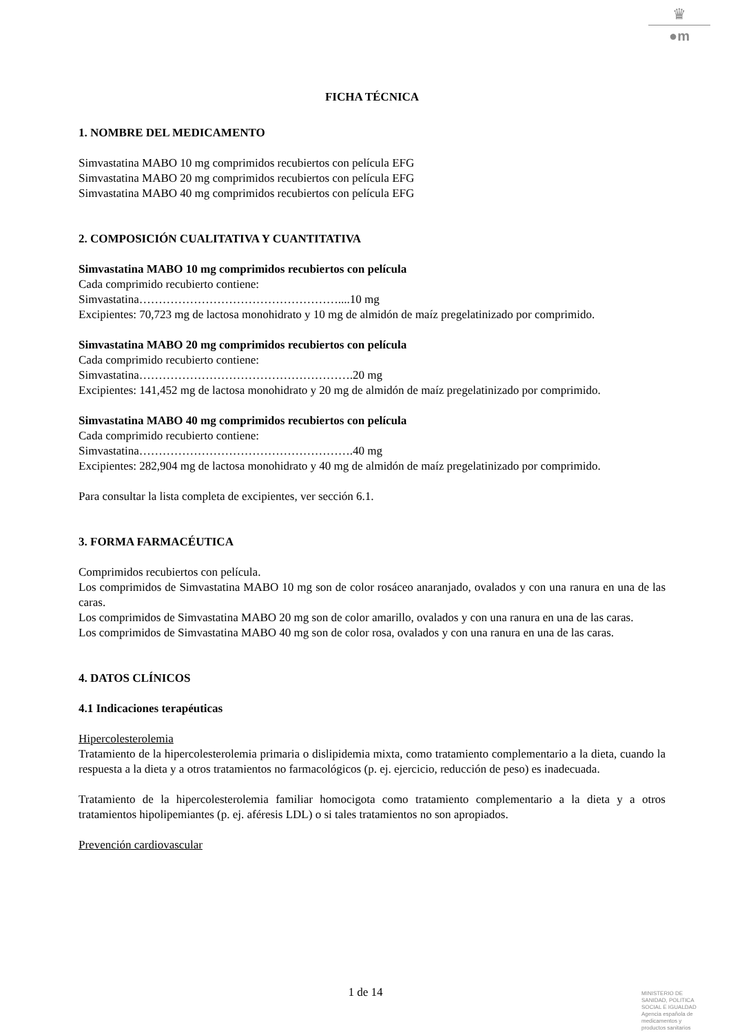♛
●m
FICHA TÉCNICA
1. NOMBRE DEL MEDICAMENTO
Simvastatina MABO 10 mg comprimidos recubiertos con película EFG
Simvastatina MABO 20 mg comprimidos recubiertos con película EFG
Simvastatina MABO 40 mg comprimidos recubiertos con película EFG
2. COMPOSICIÓN CUALITATIVA Y CUANTITATIVA
Simvastatina MABO 10 mg comprimidos recubiertos con película
Cada comprimido recubierto contiene:
Simvastatina……………………………………………....10 mg
Excipientes: 70,723 mg de lactosa monohidrato y 10 mg de almidón de maíz pregelatinizado por comprimido.
Simvastatina MABO 20 mg comprimidos recubiertos con película
Cada comprimido recubierto contiene:
Simvastatina……………………………………………….20 mg
Excipientes: 141,452 mg de lactosa monohidrato y 20 mg de almidón de maíz pregelatinizado por comprimido.
Simvastatina MABO 40 mg comprimidos recubiertos con película
Cada comprimido recubierto contiene:
Simvastatina……………………………………………….40 mg
Excipientes: 282,904 mg de lactosa monohidrato y 40 mg de almidón de maíz pregelatinizado por comprimido.
Para consultar la lista completa de excipientes, ver sección 6.1.
3. FORMA FARMACÉUTICA
Comprimidos recubiertos con película.
Los comprimidos de Simvastatina MABO 10 mg son de color rosáceo anaranjado, ovalados y con una ranura en una de las caras.
Los comprimidos de Simvastatina MABO 20 mg son de color amarillo, ovalados y con una ranura en una de las caras.
Los comprimidos de Simvastatina MABO 40 mg son de color rosa, ovalados y con una ranura en una de las caras.
4. DATOS CLÍNICOS
4.1 Indicaciones terapéuticas
Hipercolesterolemia
Tratamiento de la hipercolesterolemia primaria o dislipidemia mixta, como tratamiento complementario a la dieta, cuando la respuesta a la dieta y a otros tratamientos no farmacológicos (p. ej. ejercicio, reducción de peso) es inadecuada.
Tratamiento de la hipercolesterolemia familiar homocigota como tratamiento complementario a la dieta y a otros tratamientos hipolipemiantes (p. ej. aféresis LDL) o si tales tratamientos no son apropiados.
Prevención cardiovascular
1 de 14
MINISTERIO DE
SANIDAD, POLITICA
SOCIAL E IGUALDAD
Agencia española de
medicamentos y
productos sanitarios